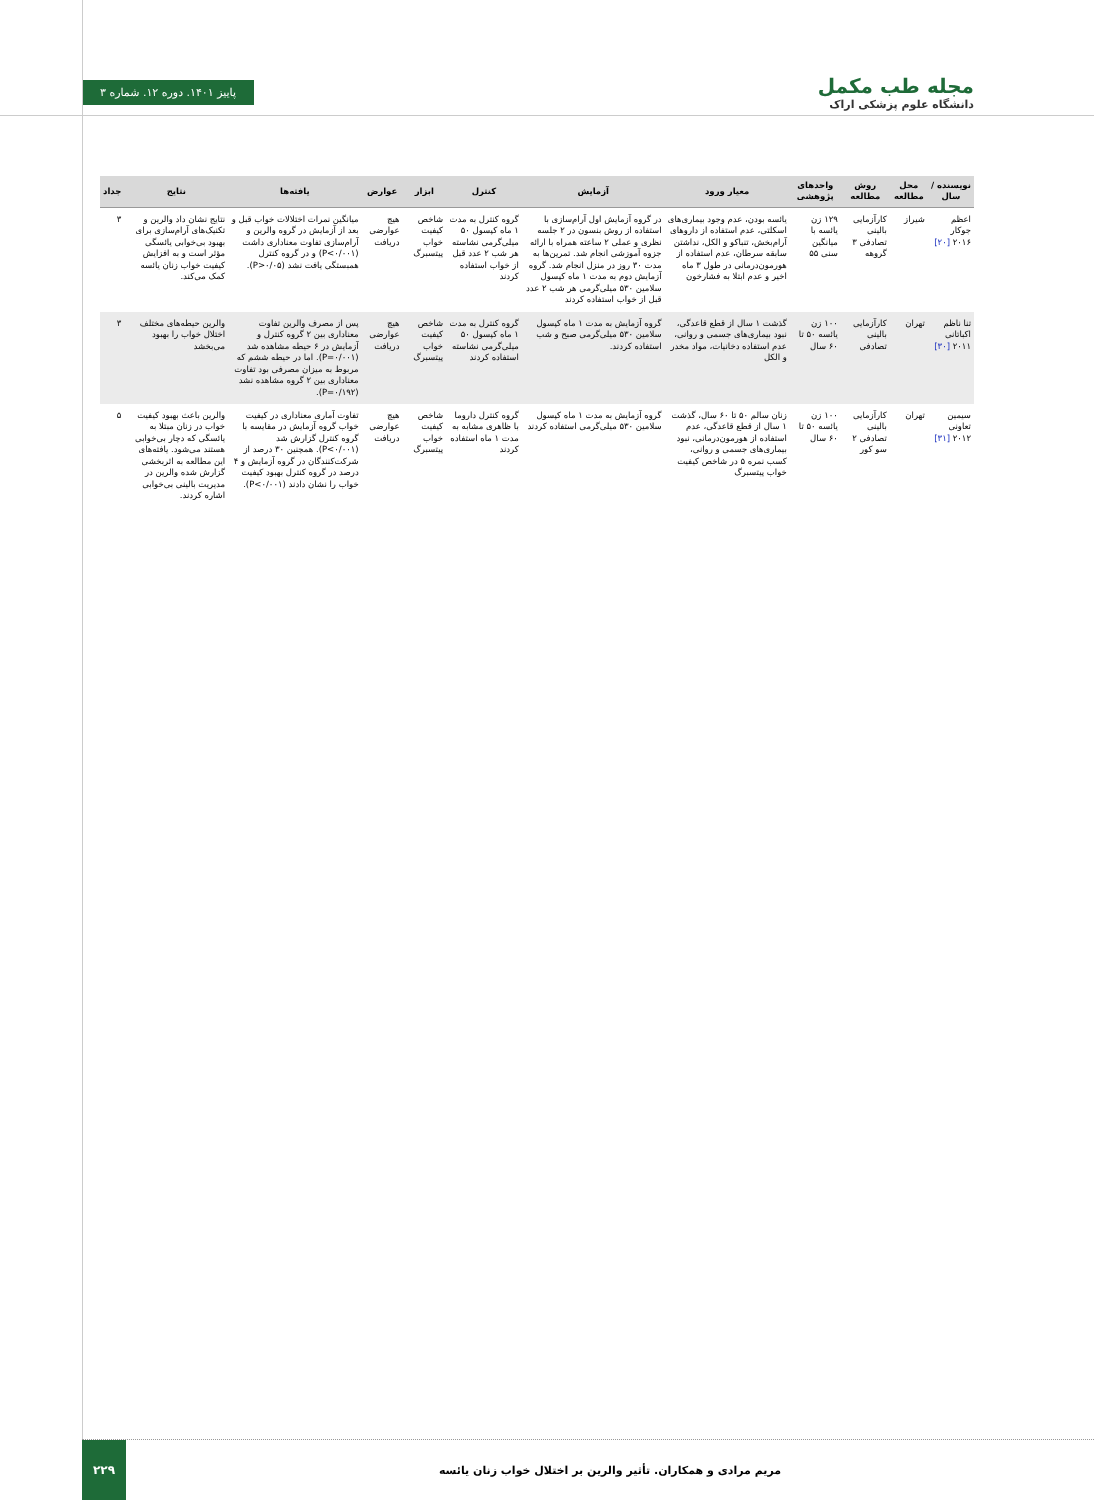مجله طب مکمل
دانشگاه علوم پزشکی اراک
پاییز ۱۴۰۱. دوره ۱۲. شماره ۳
| نویسنده / سال | محل مطالعه | روش مطالعه | واحدهای پژوهشی | معیار ورود | آزمایش | کنترل | ابزار | عوارض | یافته‌ها | نتایج | جداد |
| --- | --- | --- | --- | --- | --- | --- | --- | --- | --- | --- | --- |
| اعظم جوکار ۲۰۱۶ [۲۰] | شیراز | کارآزمایی بالینی تصادفی ۳ گروهه | ۱۲۹ زن یائسه با میانگین سنی ۵۵ | یائسه بودن، عدم وجود بیماری‌های اسکلتی، عدم استفاده از داروهای آرام‌بخش، تنباکو و الکل، نداشتن سابقه سرطان، عدم استفاده از هورمون‌درمانی در طول ۳ ماه اخیر و عدم ابتلا به فشارخون | در گروه آزمایش اول آرام‌سازی با استفاده از روش بنسون در ۲ جلسه نظری و عملی ۲ ساعته همراه با ارائه جزوه آموزشی انجام شد. تمرین‌ها به مدت ۳۰ روز در منزل انجام شد. گروه آزمایش دوم به مدت ۱ ماه کپسول سلامین ۵۳۰ میلی‌گرمی هر شب ۲ عدد قبل از خواب استفاده کردند | گروه کنترل به مدت ۱ ماه کپسول ۵۰ میلی‌گرمی نشاسته هر شب ۲ عدد قبل از خواب استفاده کردند | شاخص کیفیت خواب پیتسبرگ | هیچ عوارضی دریافت | میانگین نمرات اختلالات خواب قبل و بعد از آزمایش در گروه والرین و آرام‌سازی تفاوت معناداری داشت (P<۰/۰۰۱) و در گروه کنترل همبستگی یافت نشد (P>۰/۰۵). | نتایج نشان داد والرین و تکنیک‌های آرام‌سازی برای بهبود بی‌خوابی یائسگی مؤثر است و به افزایش کیفیت خواب زنان یائسه کمک می‌کند. | ۳ |
| تنا ناظم اکباتانی ۲۰۱۱ [۳۰] | تهران | کارآزمایی بالینی تصادفی | ۱۰۰ زن یائسه ۵۰ تا ۶۰ سال | گذشت ۱ سال از قطع قاعدگی، نبود بیماری‌های جسمی و روانی، عدم استفاده دخانیات، مواد مخدر و الکل | گروه آزمایش به مدت ۱ ماه کپسول سلامین ۵۳۰ میلی‌گرمی صبح و شب استفاده کردند. | گروه کنترل به مدت ۱ ماه کپسول ۵۰ میلی‌گرمی نشاسته استفاده کردند | شاخص کیفیت خواب پیتسبرگ | هیچ عوارضی دریافت | پس از مصرف والرین تفاوت معناداری بین ۲ گروه کنترل و آزمایش در ۶ حیطه مشاهده شد (P=۰/۰۰۱). اما در حیطه ششم که مربوط به میزان مصرفی بود تفاوت معناداری بین ۲ گروه مشاهده نشد (P=۰/۱۹۲). | والرین حیطه‌های مختلف اختلال خواب را بهبود می‌بخشد | ۳ |
| سیمین تعاونی ۲۰۱۲ [۳۱] | تهران | کارآزمایی بالینی تصادفی ۲ سو کور | ۱۰۰ زن یائسه ۵۰ تا ۶۰ سال | زنان سالم ۵۰ تا ۶۰ سال، گذشت ۱ سال از قطع قاعدگی، عدم استفاده از هورمون‌درمانی، نبود بیماری‌های جسمی و روانی، کسب نمره ۵ در شاخص کیفیت خواب پیتسبرگ | گروه آزمایش به مدت ۱ ماه کپسول سلامین ۵۳۰ میلی‌گرمی استفاده کردند | گروه کنترل داروما با ظاهری مشابه به مدت ۱ ماه استفاده کردند | شاخص کیفیت خواب پیتسبرگ | هیچ عوارضی دریافت | تفاوت آماری معناداری در کیفیت خواب گروه آزمایش در مقایسه با گروه کنترل گزارش شد (P<۰/۰۰۱). همچنین ۳۰ درصد از شرکت‌کنندگان در گروه آزمایش و ۴ درصد در گروه کنترل بهبود کیفیت خواب را نشان دادند (P<۰/۰۰۱). | والرین باعث بهبود کیفیت خواب در زنان مبتلا به یائسگی که دچار بی‌خوابی هستند می‌شود. یافته‌های این مطالعه به اثربخشی گزارش شده والرین در مدیریت بالینی بی‌خوابی اشاره کردند. | ۵ |
مریم مرادی و همکاران. تأثیر والرین بر اختلال خواب زنان یائسه
۲۲۹